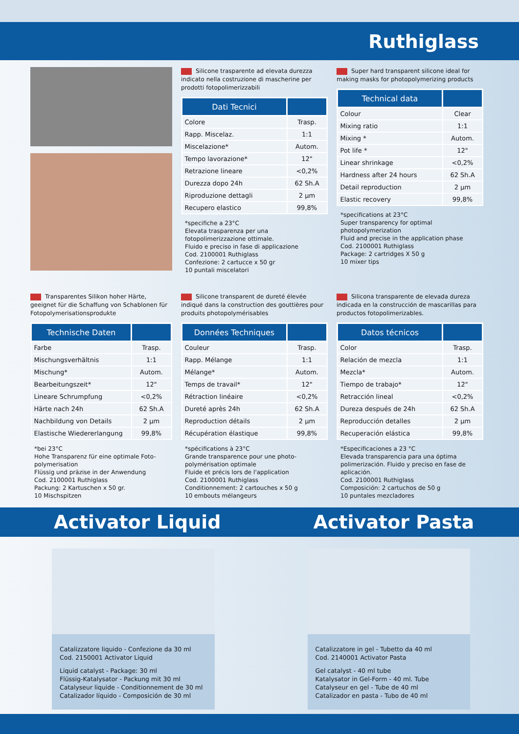Ruthiglass
Silicone trasparente ad elevata durezza indicato nella costruzione di mascherine per prodotti fotopolimerizzabili
| Dati Tecnici | |
| --- | --- |
| Colore | Trasp. |
| Rapp. Miscelaz. | 1:1 |
| Miscelazione* | Autom. |
| Tempo lavorazione* | 12" |
| Retrazione lineare | <0,2% |
| Durezza dopo 24h | 62 Sh.A |
| Riproduzione dettagli | 2 µm |
| Recupero elastico | 99,8% |
*specifiche a 23°C
Elevata trasparenza per una fotopolimerizzazione ottimale.
Fluido e preciso in fase di applicazione
Cod. 2100001 Ruthiglass
Confezione: 2 cartucce x 50 gr
10 puntali miscelatori
Super hard transparent silicone ideal for making masks for photopolymerizing products
| Technical data | |
| --- | --- |
| Colour | Clear |
| Mixing ratio | 1:1 |
| Mixing * | Autom. |
| Pot life * | 12" |
| Linear shrinkage | <0,2% |
| Hardness after 24 hours | 62 Sh.A |
| Detail reproduction | 2 µm |
| Elastic recovery | 99,8% |
*specifications at 23°C
Super transparency for optimal photopolymerization
Fluid and precise in the application phase
Cod. 2100001 Ruthiglass
Package: 2 cartridges X 50 g
10 mixer tips
Transparentes Silikon hoher Härte, geeignet für die Schaffung von Schablonen für Fotopolymerisationsprodukte
| Technische Daten | |
| --- | --- |
| Farbe | Trasp. |
| Mischungsverhältnis | 1:1 |
| Mischung* | Autom. |
| Bearbeitungszeit* | 12" |
| Lineare Schrumpfung | <0,2% |
| Härte nach 24h | 62 Sh.A |
| Nachbildung von Details | 2 µm |
| Elastische Wiedererlangung | 99,8% |
*bei 23°C
Hohe Transparenz für eine optimale Foto-polymerisation
Flüssig und präzise in der Anwendung
Cod. 2100001 Ruthiglass
Packung: 2 Kartuschen x 50 gr.
10 Mischspitzen
Silicone transparent de dureté élevée indiqué dans la construction des gouttières pour produits photopolymérisables
| Données Techniques | |
| --- | --- |
| Couleur | Trasp. |
| Rapp. Mélange | 1:1 |
| Mélange* | Autom. |
| Temps de travail* | 12" |
| Rétraction linéaire | <0,2% |
| Dureté après 24h | 62 Sh.A |
| Reproduction détails | 2 µm |
| Récupération élastique | 99,8% |
*spécifications à 23°C
Grande transparence pour une photo-polymérisation optimale
Fluide et précis lors de l'application
Cod. 2100001 Ruthiglass
Conditionnement: 2 cartouches x 50 g
10 embouts mélangeurs
Silicona transparente de elevada dureza indicada en la construcción de mascarillas para productos fotopolimerizables.
| Datos técnicos | |
| --- | --- |
| Color | Trasp. |
| Relación de mezcla | 1:1 |
| Mezcla* | Autom. |
| Tiempo de trabajo* | 12" |
| Retracción lineal | <0,2% |
| Dureza después de 24h | 62 Sh.A |
| Reproducción detalles | 2 µm |
| Recuperación elástica | 99,8% |
*Especificaciones a 23 °C
Elevada transparencia para una óptima polimerización. Fluido y preciso en fase de aplicación.
Cod. 2100001 Ruthiglass
Composición: 2 cartuchos de 50 g
10 puntales mezcladores
Activator Liquid Activator Pasta
Catalizzatore liquido - Confezione da 30 ml
Cod. 2150001 Activator Liquid
Liquid catalyst - Package: 30 ml
Flüssig-Katalysator - Packung mit 30 ml
Catalyseur liquide - Conditionnement de 30 ml
Catalizador líquido - Composición de 30 ml
Catalizzatore in gel - Tubetto da 40 ml
Cod. 2140001 Activator Pasta
Gel catalyst - 40 ml tube
Katalysator in Gel-Form - 40 ml. Tube
Catalyseur en gel - Tube de 40 ml
Catalizador en pasta - Tubo de 40 ml